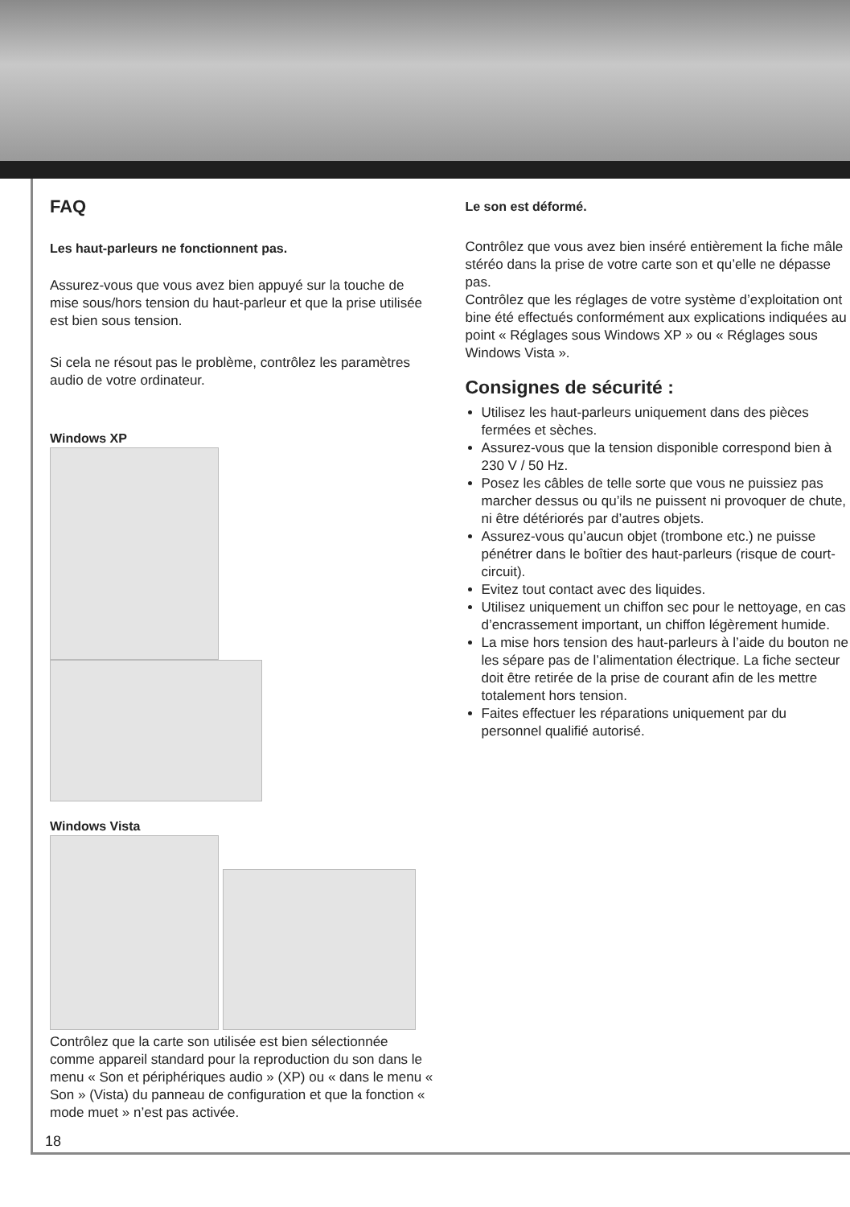FAQ
Les haut-parleurs ne fonctionnent pas.
Assurez-vous que vous avez bien appuyé sur la touche de mise sous/hors tension du haut-parleur et que la prise utilisée est bien sous tension.
Si cela ne résout pas le problème, contrôlez les paramètres audio de votre ordinateur.
Windows XP
Windows Vista
Contrôlez que la carte son utilisée est bien sélectionnée comme appareil standard pour la reproduction du son dans le menu « Son et périphériques audio » (XP) ou « dans le menu « Son » (Vista) du panneau de configuration et que la fonction « mode muet » n’est pas activée.
Le son est déformé.
Contrôlez que vous avez bien inséré entièrement la fiche mâle stéréo dans la prise de votre carte son et qu’elle ne dépasse pas.
Contrôlez que les réglages de votre système d’exploitation ont bine été effectués conformément aux explications indiquées au point « Réglages sous Windows XP » ou « Réglages sous Windows Vista ».
Consignes de sécurité :
Utilisez les haut-parleurs uniquement dans des pièces fermées et sèches.
Assurez-vous que la tension disponible correspond bien à 230 V / 50 Hz.
Posez les câbles de telle sorte que vous ne puissiez pas marcher dessus ou qu’ils ne puissent ni provoquer de chute, ni être détériorés par d’autres objets.
Assurez-vous qu’aucun objet (trombone etc.) ne puisse pénétrer dans le boîtier des haut-parleurs (risque de court-circuit).
Evitez tout contact avec des liquides.
Utilisez uniquement un chiffon sec pour le nettoyage, en cas d’encrassement important, un chiffon légèrement humide.
La mise hors tension des haut-parleurs à l’aide du bouton ne les sépare pas de l’alimentation électrique. La fiche secteur doit être retirée de la prise de courant afin de les mettre totalement hors tension.
Faites effectuer les réparations uniquement par du personnel qualifié autorisé.
18